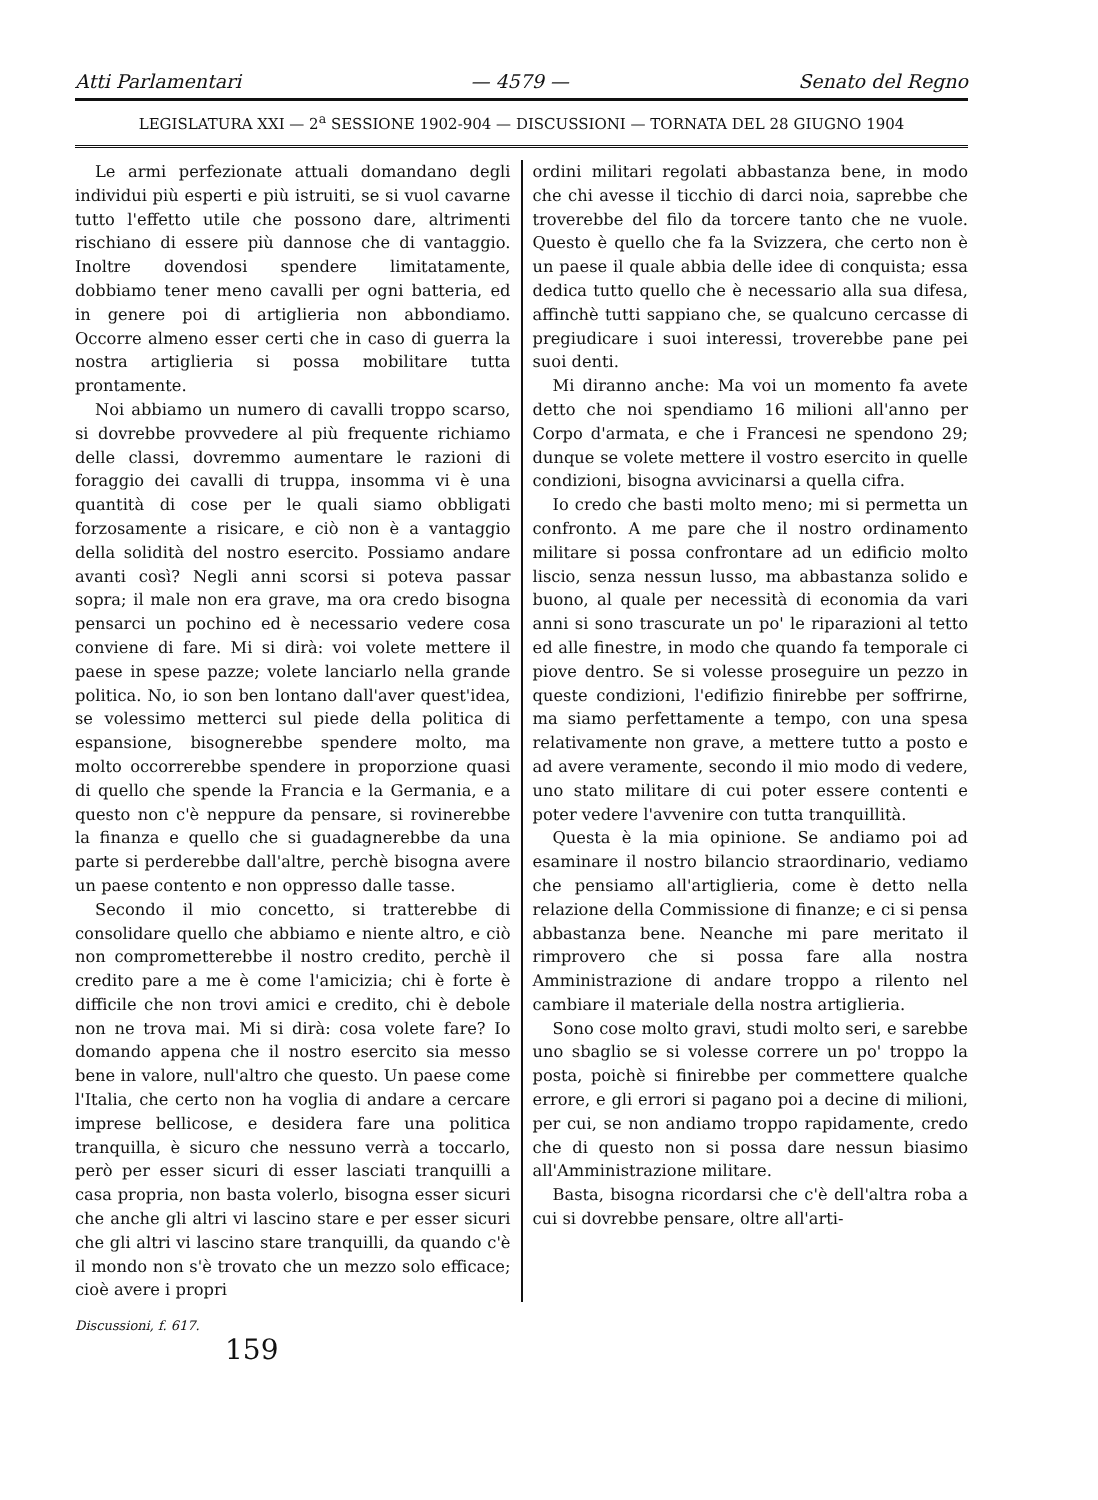Atti Parlamentari — 4579 — Senato del Regno
LEGISLATURA XXI — 2<sup>a</sup> SESSIONE 1902-904 — DISCUSSIONI — TORNATA DEL 28 GIUGNO 1904
Le armi perfezionate attuali domandano degli individui più esperti e più istruiti, se si vuol cavarne tutto l'effetto utile che possono dare, altrimenti rischiano di essere più dannose che di vantaggio. Inoltre dovendosi spendere limitatamente, dobbiamo tener meno cavalli per ogni batteria, ed in genere poi di artiglieria non abbondiamo. Occorre almeno esser certi che in caso di guerra la nostra artiglieria si possa mobilitare tutta prontamente.
Noi abbiamo un numero di cavalli troppo scarso, si dovrebbe provvedere al più frequente richiamo delle classi, dovremmo aumentare le razioni di foraggio dei cavalli di truppa, insomma vi è una quantità di cose per le quali siamo obbligati forzosamente a risicare, e ciò non è a vantaggio della solidità del nostro esercito. Possiamo andare avanti così? Negli anni scorsi si poteva passar sopra; il male non era grave, ma ora credo bisogna pensarci un pochino ed è necessario vedere cosa conviene di fare. Mi si dirà: voi volete mettere il paese in spese pazze; volete lanciarlo nella grande politica. No, io son ben lontano dall'aver quest'idea, se volessimo metterci sul piede della politica di espansione, bisognerebbe spendere molto, ma molto occorrerebbe spendere in proporzione quasi di quello che spende la Francia e la Germania, e a questo non c'è neppure da pensare, si rovinerebbe la finanza e quello che si guadagnerebbe da una parte si perderebbe dall'altre, perchè bisogna avere un paese contento e non oppresso dalle tasse.
Secondo il mio concetto, si tratterebbe di consolidare quello che abbiamo e niente altro, e ciò non comprometterebbe il nostro credito, perchè il credito pare a me è come l'amicizia; chi è forte è difficile che non trovi amici e credito, chi è debole non ne trova mai. Mi si dirà: cosa volete fare? Io domando appena che il nostro esercito sia messo bene in valore, null'altro che questo. Un paese come l'Italia, che certo non ha voglia di andare a cercare imprese bellicose, e desidera fare una politica tranquilla, è sicuro che nessuno verrà a toccarlo, però per esser sicuri di esser lasciati tranquilli a casa propria, non basta volerlo, bisogna esser sicuri che anche gli altri vi lascino stare e per esser sicuri che gli altri vi lascino stare tranquilli, da quando c'è il mondo non s'è trovato che un mezzo solo efficace; cioè avere i propri
ordini militari regolati abbastanza bene, in modo che chi avesse il ticchio di darci noia, saprebbe che troverebbe del filo da torcere tanto che ne vuole. Questo è quello che fa la Svizzera, che certo non è un paese il quale abbia delle idee di conquista; essa dedica tutto quello che è necessario alla sua difesa, affinchè tutti sappiano che, se qualcuno cercasse di pregiudicare i suoi interessi, troverebbe pane pei suoi denti.
Mi diranno anche: Ma voi un momento fa avete detto che noi spendiamo 16 milioni all'anno per Corpo d'armata, e che i Francesi ne spendono 29; dunque se volete mettere il vostro esercito in quelle condizioni, bisogna avvicinarsi a quella cifra.
Io credo che basti molto meno; mi si permetta un confronto. A me pare che il nostro ordinamento militare si possa confrontare ad un edificio molto liscio, senza nessun lusso, ma abbastanza solido e buono, al quale per necessità di economia da vari anni si sono trascurate un po' le riparazioni al tetto ed alle finestre, in modo che quando fa temporale ci piove dentro. Se si volesse proseguire un pezzo in queste condizioni, l'edifizio finirebbe per soffrirne, ma siamo perfettamente a tempo, con una spesa relativamente non grave, a mettere tutto a posto e ad avere veramente, secondo il mio modo di vedere, uno stato militare di cui poter essere contenti e poter vedere l'avvenire con tutta tranquillità.
Questa è la mia opinione. Se andiamo poi ad esaminare il nostro bilancio straordinario, vediamo che pensiamo all'artiglieria, come è detto nella relazione della Commissione di finanze; e ci si pensa abbastanza bene. Neanche mi pare meritato il rimprovero che si possa fare alla nostra Amministrazione di andare troppo a rilento nel cambiare il materiale della nostra artiglieria.
Sono cose molto gravi, studi molto seri, e sarebbe uno sbaglio se si volesse correre un po' troppo la posta, poichè si finirebbe per commettere qualche errore, e gli errori si pagano poi a decine di milioni, per cui, se non andiamo troppo rapidamente, credo che di questo non si possa dare nessun biasimo all'Amministrazione militare.
Basta, bisogna ricordarsi che c'è dell'altra roba a cui si dovrebbe pensare, oltre all'arti-
Discussioni, f. 617.
159